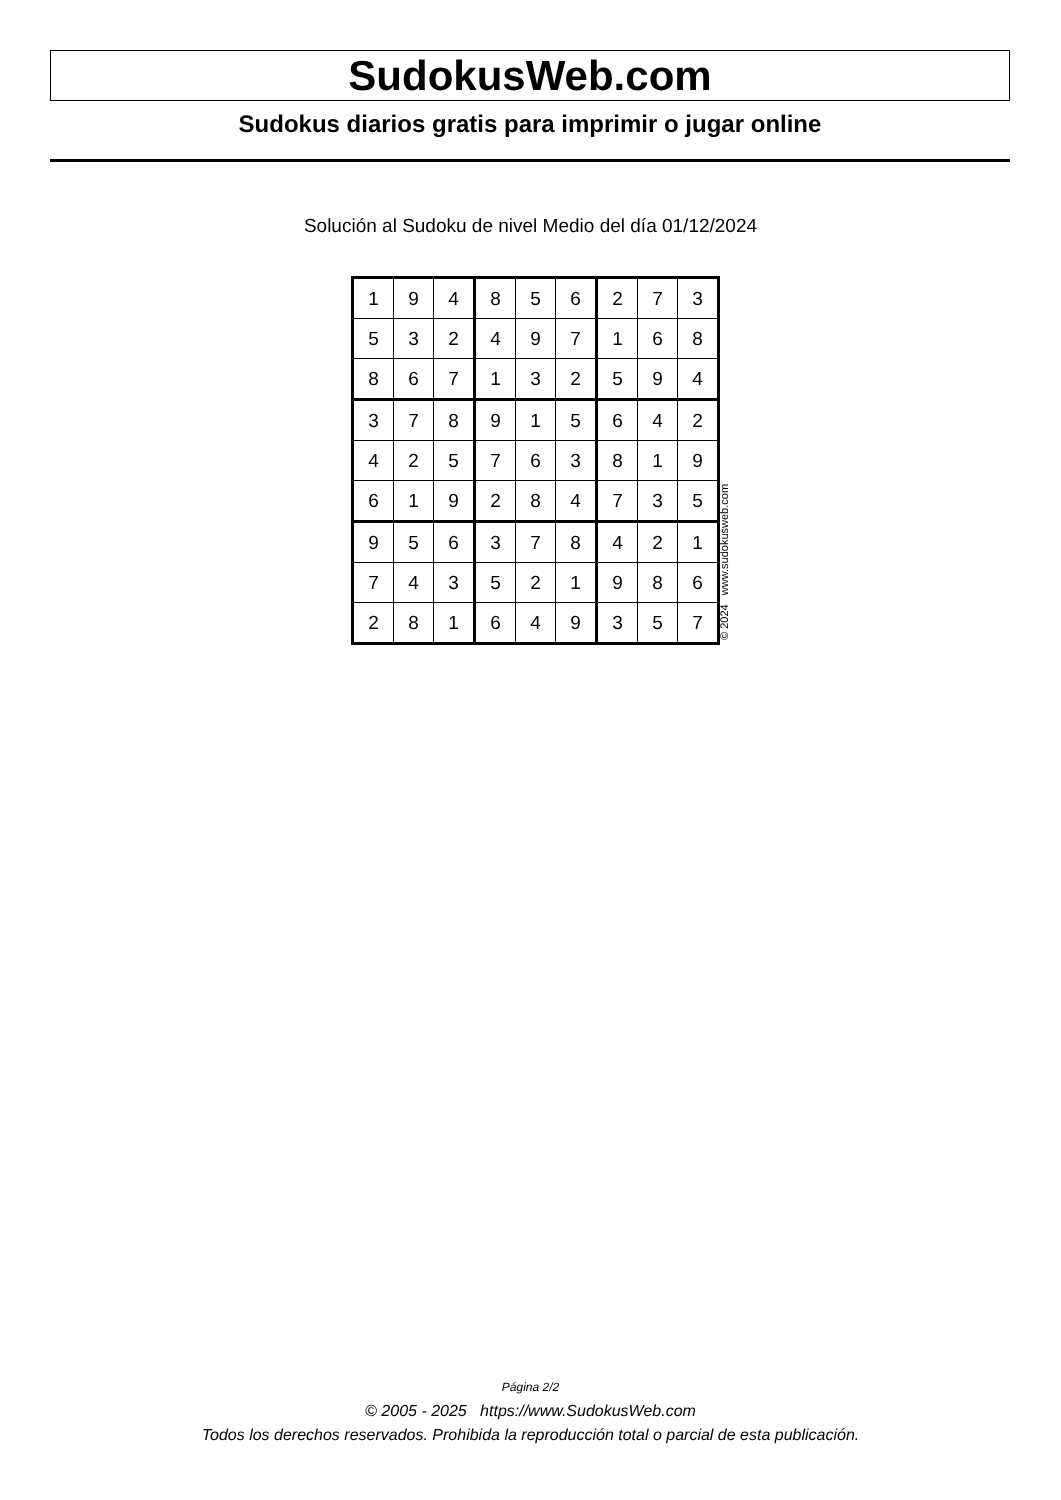SudokusWeb.com
Sudokus diarios gratis para imprimir o jugar online
Solución al Sudoku de nivel Medio del día 01/12/2024
| 1 | 9 | 4 | 8 | 5 | 6 | 2 | 7 | 3 |
| 5 | 3 | 2 | 4 | 9 | 7 | 1 | 6 | 8 |
| 8 | 6 | 7 | 1 | 3 | 2 | 5 | 9 | 4 |
| 3 | 7 | 8 | 9 | 1 | 5 | 6 | 4 | 2 |
| 4 | 2 | 5 | 7 | 6 | 3 | 8 | 1 | 9 |
| 6 | 1 | 9 | 2 | 8 | 4 | 7 | 3 | 5 |
| 9 | 5 | 6 | 3 | 7 | 8 | 4 | 2 | 1 |
| 7 | 4 | 3 | 5 | 2 | 1 | 9 | 8 | 6 |
| 2 | 8 | 1 | 6 | 4 | 9 | 3 | 5 | 7 |
© 2024 www.sudokusweb.com
Página 2/2
© 2005 - 2025 https://www.SudokusWeb.com
Todos los derechos reservados. Prohibida la reproducción total o parcial de esta publicación.